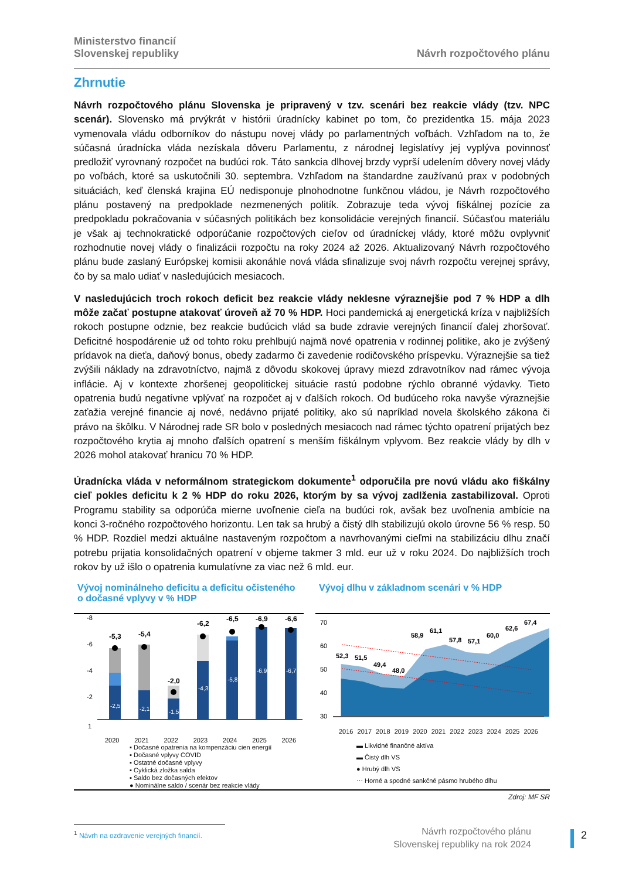Ministerstvo financií
Slovenskej republiky
Návrh rozpočtového plánu
Zhrnutie
Návrh rozpočtového plánu Slovenska je pripravený v tzv. scenári bez reakcie vlády (tzv. NPC scenár). Slovensko má prvýkrát v histórii úradnícky kabinet po tom, čo prezidentka 15. mája 2023 vymenovala vládu odborníkov do nástupu novej vlády po parlamentných voľbách. Vzhľadom na to, že súčasná úradnícka vláda nezískala dôveru Parlamentu, z národnej legislatívy jej vyplýva povinnosť predložiť vyrovnaný rozpočet na budúci rok. Táto sankcia dlhovej brzdy vyprší udelením dôvery novej vlády po voľbách, ktoré sa uskutočnili 30. septembra. Vzhľadom na štandardne zaužívanú prax v podobných situáciách, keď členská krajina EÚ nedisponuje plnohodnotne funkčnou vládou, je Návrh rozpočtového plánu postavený na predpoklade nezmenených politík. Zobrazuje teda vývoj fiškálnej pozície za predpokladu pokračovania v súčasných politikách bez konsolidácie verejných financií. Súčasťou materiálu je však aj technokratické odporúčanie rozpočtových cieľov od úradníckej vlády, ktoré môžu ovplyvniť rozhodnutie novej vlády o finalizácii rozpočtu na roky 2024 až 2026. Aktualizovaný Návrh rozpočtového plánu bude zaslaný Európskej komisii akonáhle nová vláda sfinalizuje svoj návrh rozpočtu verejnej správy, čo by sa malo udiať v nasledujúcich mesiacoch.
V nasledujúcich troch rokoch deficit bez reakcie vlády neklesne výraznejšie pod 7 % HDP a dlh môže začať postupne atakovať úroveň až 70 % HDP. Hoci pandemická aj energetická kríza v najbližších rokoch postupne odznie, bez reakcie budúcich vlád sa bude zdravie verejných financií ďalej zhoršovať. Deficitné hospodárenie už od tohto roku prehlbujú najmä nové opatrenia v rodinnej politike, ako je zvýšený prídavok na dieťa, daňový bonus, obedy zadarmo či zavedenie rodičovského príspevku. Výraznejšie sa tiež zvýšili náklady na zdravotníctvo, najmä z dôvodu skokovej úpravy miezd zdravotníkov nad rámec vývoja inflácie. Aj v kontexte zhoršenej geopolitickej situácie rastú podobne rýchlo obranné výdavky. Tieto opatrenia budú negatívne vplývať na rozpočet aj v ďalších rokoch. Od budúceho roka navyše výraznejšie zaťažia verejné financie aj nové, nedávno prijaté politiky, ako sú napríklad novela školského zákona či právo na škôlku. V Národnej rade SR bolo v posledných mesiacoch nad rámec týchto opatrení prijatých bez rozpočtového krytia aj mnoho ďalších opatrení s menším fiškálnym vplyvom. Bez reakcie vlády by dlh v 2026 mohol atakovať hranicu 70 % HDP.
Úradnícka vláda v neformálnom strategickom dokumente<sup>1</sup> odporučila pre novú vládu ako fiškálny cieľ pokles deficitu k 2 % HDP do roku 2026, ktorým by sa vývoj zadlženia zastabilizoval. Oproti Programu stability sa odporúča mierne uvoľnenie cieľa na budúci rok, avšak bez uvoľnenia ambície na konci 3-ročného rozpočtového horizontu. Len tak sa hrubý a čistý dlh stabilizujú okolo úrovne 56 % resp. 50 % HDP. Rozdiel medzi aktuálne nastaveným rozpočtom a navrhovanými cieľmi na stabilizáciu dlhu značí potrebu prijatia konsolidačných opatrení v objeme takmer 3 mld. eur už v roku 2024. Do najbližších troch rokov by už išlo o opatrenia kumulatívne za viac než 6 mld. eur.
Vývoj nominálneho deficitu a deficitu očisteného o dočasné vplyvy v % HDP
-5,3
-5,4
-2,0
-6,2
-6,5
-6,9
-6,6
-2,5
-2,1
-1,5
-4,3
-5,8
-6,9
-6,7
-8
-6
-4
-2
1
2020 2021 2022 2023 2024 2025 2026
▪ Dočasné opatrenia na kompenzáciu cien energií
▪ Dočasné vplyvy COVID
▪ Ostatné dočasné vplyvy
▪ Cyklická zložka salda
▪ Saldo bez dočasných efektov
● Nominálne saldo / scenár bez reakcie vlády
Vývoj dlhu v základnom scenári v % HDP
70
60
50
40
30
52,3
51,5
49,4
48,0
58,9
61,1
57,8
57,1
60,0
62,6
67,4
2016 2017 2018 2019 2020 2021 2022 2023 2024 2025 2026
▬ Likvidné finančné aktíva
▬ Čistý dlh VS
● Hrubý dlh VS
⋯ Horné a spodné sankčné pásmo hrubého dlhu
Zdroj: MF SR
<sup>1</sup> Návrh na ozdravenie verejných financií.
Návrh rozpočtového plánu
Slovenskej republiky na rok 2024
2